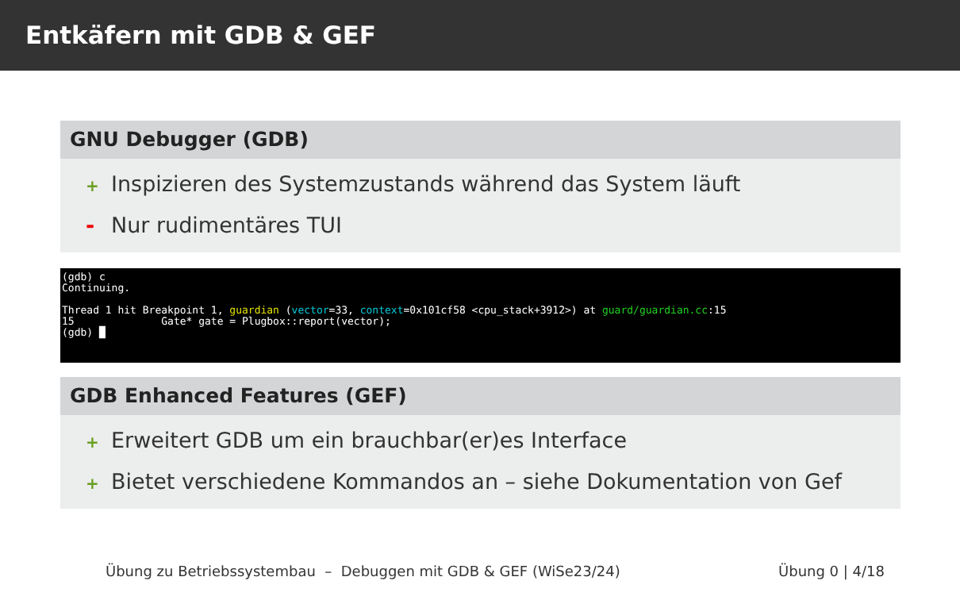Entkäfern mit GDB & GEF
GNU Debugger (GDB)
+ Inspizieren des Systemzustands während das System läuft
- Nur rudimentäres TUI
(gdb) c Continuing. Thread 1 hit Breakpoint 1, guardian (vector=33, context=0x101cf58 <cpu_stack+3912>) at guard/guardian.cc:15 15 Gate* gate = Plugbox::report(vector); (gdb) █
GDB Enhanced Features (GEF)
+ Erweitert GDB um ein brauchbar(er)es Interface
+ Bietet verschiedene Kommandos an – siehe Dokumentation von Gef
Übung zu Betriebssystembau – Debuggen mit GDB & GEF (WiSe23/24) Übung 0 | 4/18